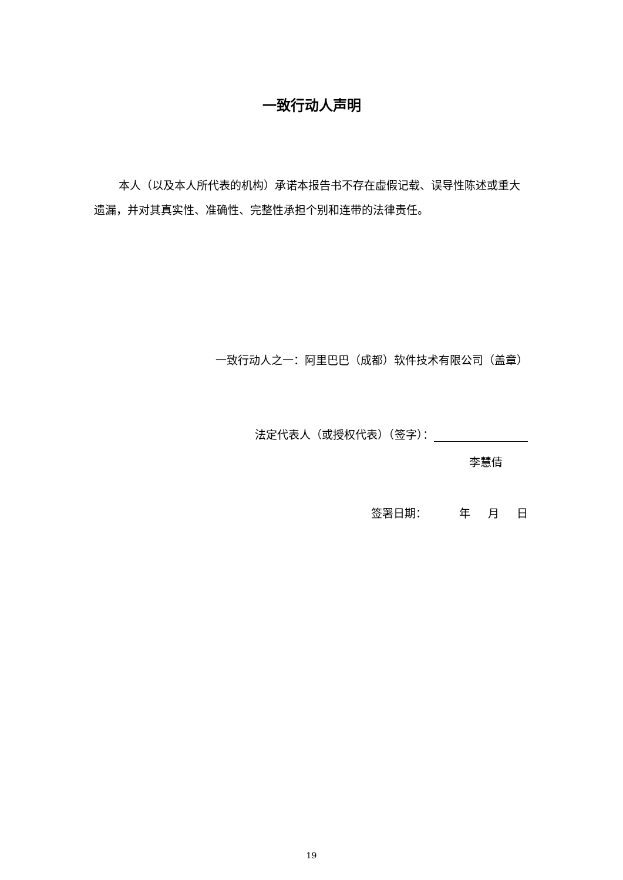一致行动人声明
本人（以及本人所代表的机构）承诺本报告书不存在虚假记载、误导性陈述或重大遗漏，并对其真实性、准确性、完整性承担个别和连带的法律责任。
一致行动人之一：阿里巴巴（成都）软件技术有限公司（盖章）
法定代表人（或授权代表）（签字）：
李慧倩
签署日期： 年 月 日
19